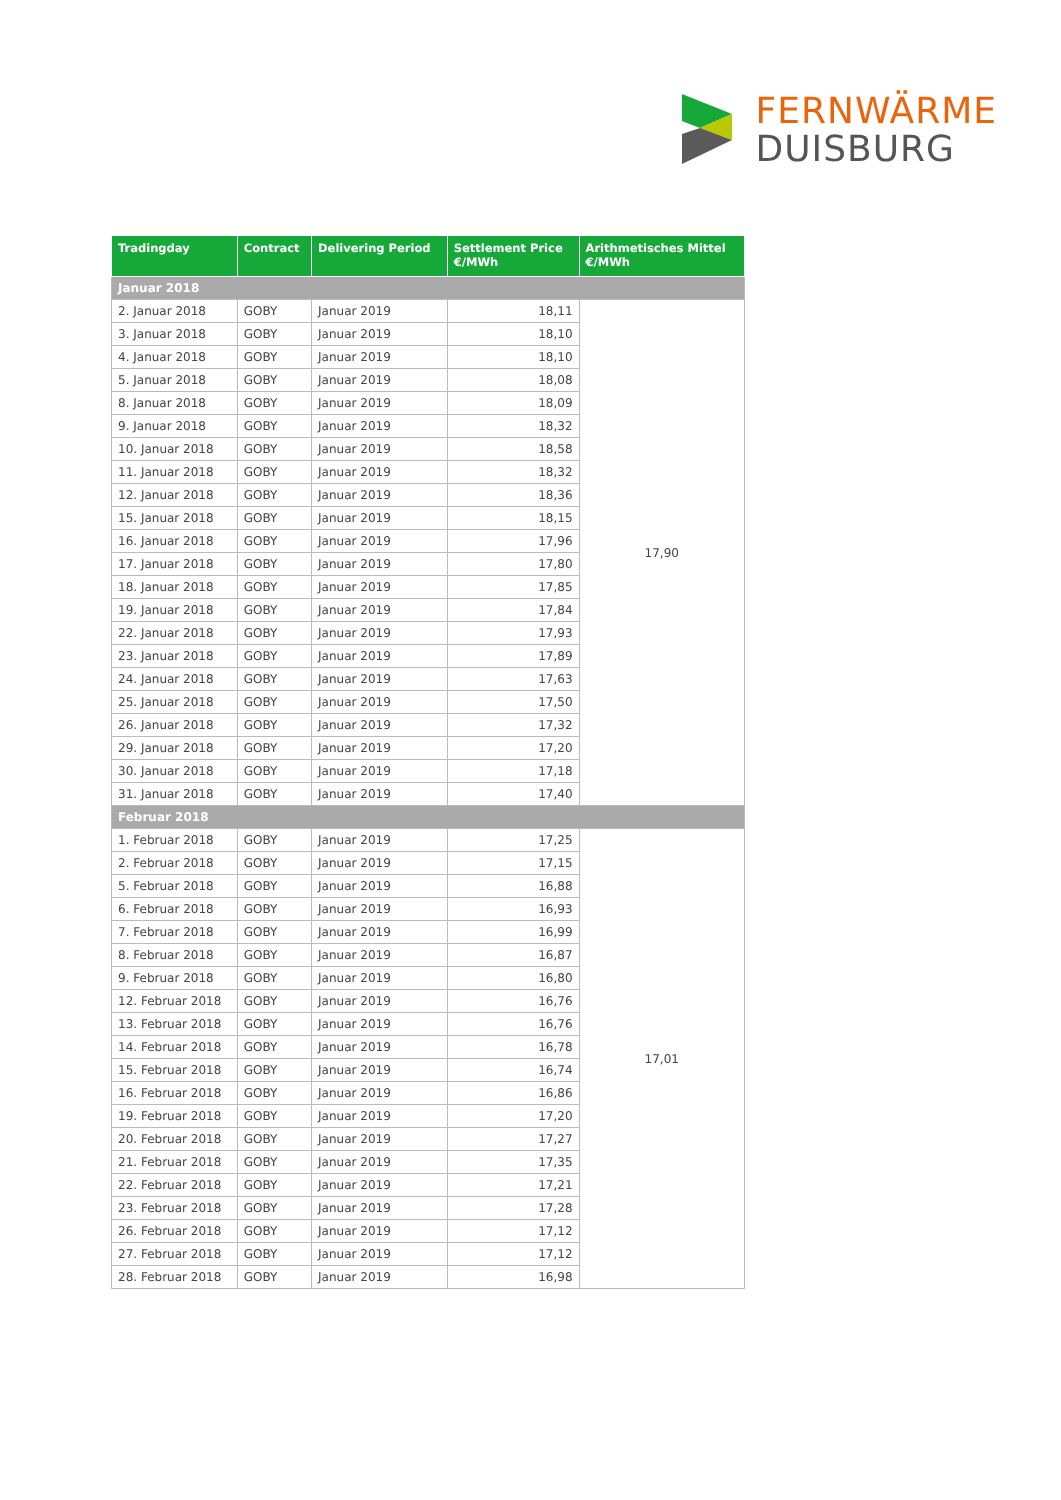FERNWÄRME
DUISBURG
| Tradingday | Contract | Delivering Period | Settlement Price €/MWh | Arithmetisches Mittel €/MWh |
| --- | --- | --- | --- | --- |
| Januar 2018 | | | | |
| 2. Januar 2018 | GOBY | Januar 2019 | 18,11 | 17,90 |
| 3. Januar 2018 | GOBY | Januar 2019 | 18,10 | |
| 4. Januar 2018 | GOBY | Januar 2019 | 18,10 | |
| 5. Januar 2018 | GOBY | Januar 2019 | 18,08 | |
| 8. Januar 2018 | GOBY | Januar 2019 | 18,09 | |
| 9. Januar 2018 | GOBY | Januar 2019 | 18,32 | |
| 10. Januar 2018 | GOBY | Januar 2019 | 18,58 | |
| 11. Januar 2018 | GOBY | Januar 2019 | 18,32 | |
| 12. Januar 2018 | GOBY | Januar 2019 | 18,36 | |
| 15. Januar 2018 | GOBY | Januar 2019 | 18,15 | |
| 16. Januar 2018 | GOBY | Januar 2019 | 17,96 | |
| 17. Januar 2018 | GOBY | Januar 2019 | 17,80 | |
| 18. Januar 2018 | GOBY | Januar 2019 | 17,85 | |
| 19. Januar 2018 | GOBY | Januar 2019 | 17,84 | |
| 22. Januar 2018 | GOBY | Januar 2019 | 17,93 | |
| 23. Januar 2018 | GOBY | Januar 2019 | 17,89 | |
| 24. Januar 2018 | GOBY | Januar 2019 | 17,63 | |
| 25. Januar 2018 | GOBY | Januar 2019 | 17,50 | |
| 26. Januar 2018 | GOBY | Januar 2019 | 17,32 | |
| 29. Januar 2018 | GOBY | Januar 2019 | 17,20 | |
| 30. Januar 2018 | GOBY | Januar 2019 | 17,18 | |
| 31. Januar 2018 | GOBY | Januar 2019 | 17,40 | |
| Februar 2018 | | | | |
| 1. Februar 2018 | GOBY | Januar 2019 | 17,25 | 17,01 |
| 2. Februar 2018 | GOBY | Januar 2019 | 17,15 | |
| 5. Februar 2018 | GOBY | Januar 2019 | 16,88 | |
| 6. Februar 2018 | GOBY | Januar 2019 | 16,93 | |
| 7. Februar 2018 | GOBY | Januar 2019 | 16,99 | |
| 8. Februar 2018 | GOBY | Januar 2019 | 16,87 | |
| 9. Februar 2018 | GOBY | Januar 2019 | 16,80 | |
| 12. Februar 2018 | GOBY | Januar 2019 | 16,76 | |
| 13. Februar 2018 | GOBY | Januar 2019 | 16,76 | |
| 14. Februar 2018 | GOBY | Januar 2019 | 16,78 | |
| 15. Februar 2018 | GOBY | Januar 2019 | 16,74 | |
| 16. Februar 2018 | GOBY | Januar 2019 | 16,86 | |
| 19. Februar 2018 | GOBY | Januar 2019 | 17,20 | |
| 20. Februar 2018 | GOBY | Januar 2019 | 17,27 | |
| 21. Februar 2018 | GOBY | Januar 2019 | 17,35 | |
| 22. Februar 2018 | GOBY | Januar 2019 | 17,21 | |
| 23. Februar 2018 | GOBY | Januar 2019 | 17,28 | |
| 26. Februar 2018 | GOBY | Januar 2019 | 17,12 | |
| 27. Februar 2018 | GOBY | Januar 2019 | 17,12 | |
| 28. Februar 2018 | GOBY | Januar 2019 | 16,98 | |